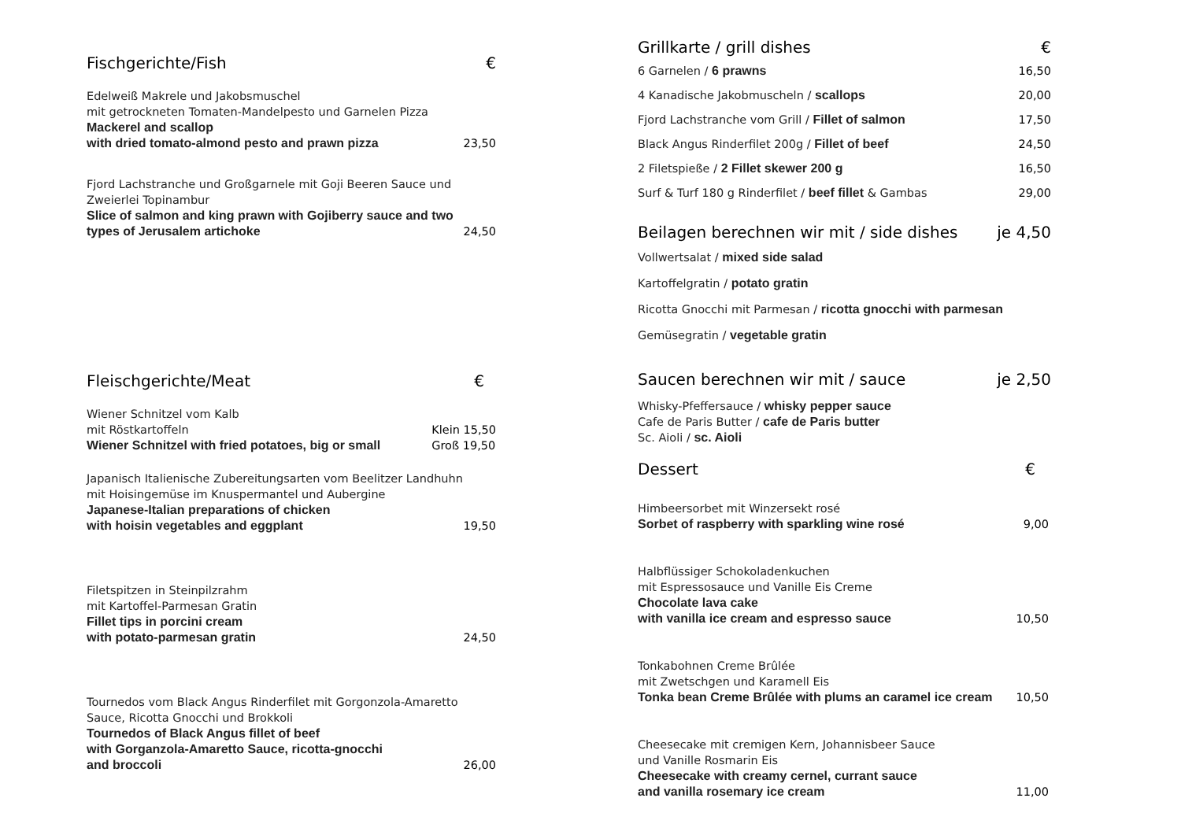Fischgerichte/Fish €
Edelweiß Makrele und Jakobsmuschel
mit getrockneten Tomaten-Mandelpesto und Garnelen Pizza
Mackerel and scallop
with dried tomato-almond pesto and prawn pizza
23,50
Fjord Lachstranche und Großgarnele mit Goji Beeren Sauce und Zweierlei Topinambur
Slice of salmon and king prawn with Gojiberry sauce and two types of Jerusalem artichoke
24,50
Fleischgerichte/Meat €
Wiener Schnitzel vom Kalb
mit Röstkartoffeln
Wiener Schnitzel with fried potatoes, big or small
Klein 15,50
Groß 19,50
Japanisch Italienische Zubereitungsarten vom Beelitzer Landhuhn
mit Hoisingemüse im Knuspermantel und Aubergine
Japanese-Italian preparations of chicken
with hoisin vegetables and eggplant
19,50
Filetspitzen in Steinpilzrahm
mit Kartoffel-Parmesan Gratin
Fillet tips in porcini cream
with potato-parmesan gratin
24,50
Tournedos vom Black Angus Rinderfilet mit Gorgonzola-Amaretto Sauce, Ricotta Gnocchi und Brokkoli
Tournedos of Black Angus fillet of beef
with Gorganzola-Amaretto Sauce, ricotta-gnocchi
and broccoli
26,00
Grillkarte / grill dishes €
6 Garnelen / 6 prawns 16,50
4 Kanadische Jakobmuscheln / scallops 20,00
Fjord Lachstranche vom Grill / Fillet of salmon 17,50
Black Angus Rinderfilet 200g / Fillet of beef 24,50
2 Filetspieße / 2 Fillet skewer 200 g 16,50
Surf & Turf 180 g Rinderfilet / beef fillet & Gambas 29,00
Beilagen berechnen wir mit / side dishes je 4,50
Vollwertsalat / mixed side salad
Kartoffelgratin / potato gratin
Ricotta Gnocchi mit Parmesan / ricotta gnocchi with parmesan
Gemüsegratin / vegetable gratin
Saucen berechnen wir mit / sauce je 2,50
Whisky-Pfeffersauce / whisky pepper sauce
Cafe de Paris Butter / cafe de Paris butter
Sc. Aioli / sc. Aioli
Dessert €
Himbeersorbet mit Winzersekt rosé
Sorbet of raspberry with sparkling wine rosé
9,00
Halbflüssiger Schokoladenkuchen
mit Espressosauce und Vanille Eis Creme
Chocolate lava cake
with vanilla ice cream and espresso sauce
10,50
Tonkabohnen Creme Brûlée
mit Zwetschgen und Karamell Eis
Tonka bean Creme Brûlée with plums an caramel ice cream
10,50
Cheesecake mit cremigen Kern, Johannisbeer Sauce
und Vanille Rosmarin Eis
Cheesecake with creamy cernel, currant sauce
and vanilla rosemary ice cream
11,00